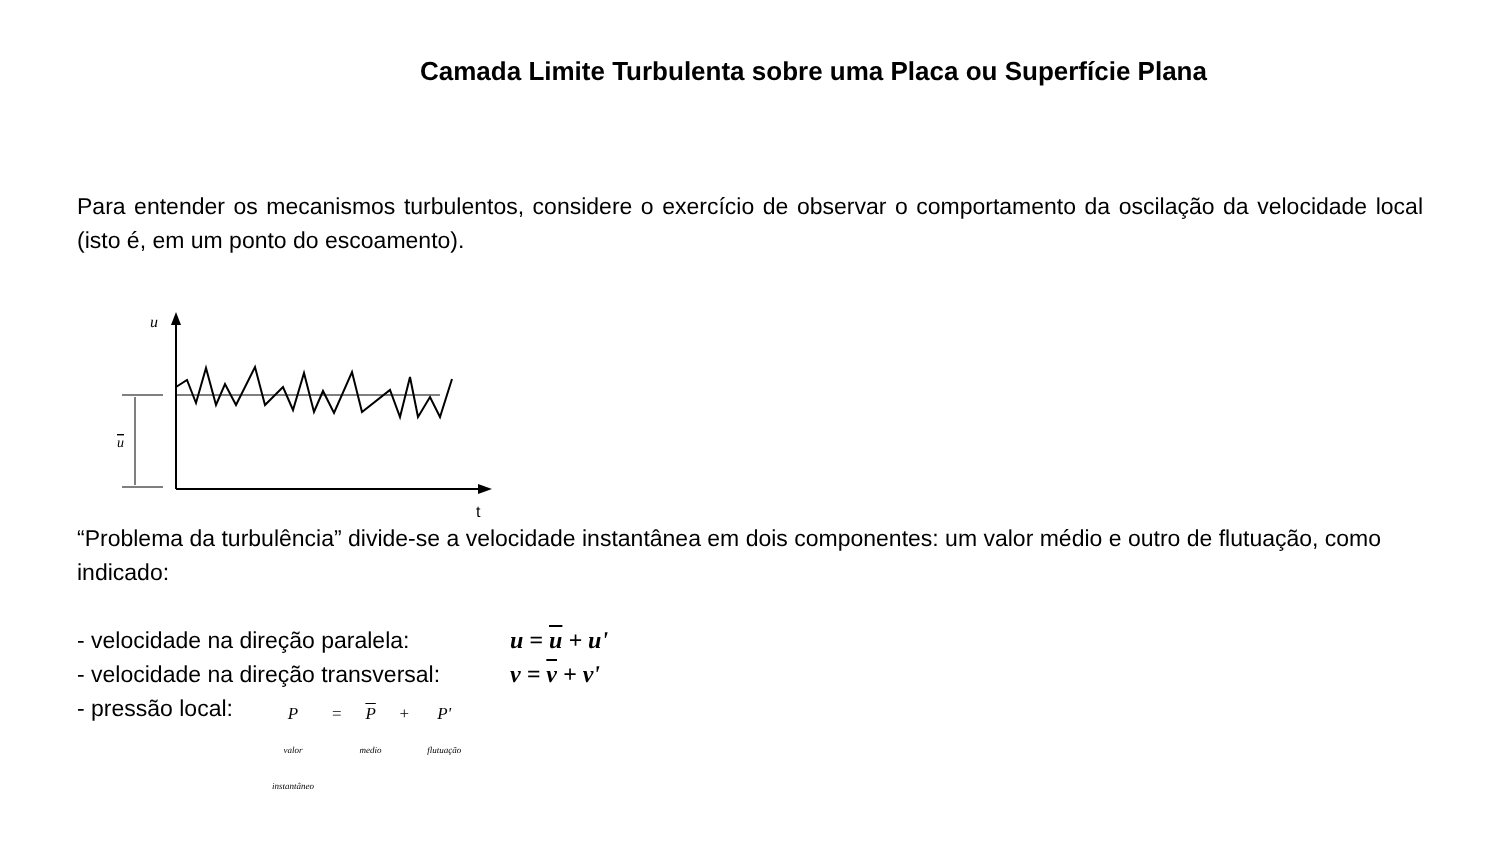Camada Limite Turbulenta sobre uma Placa ou Superfície Plana
Para entender os mecanismos turbulentos, considere o exercício de observar o comportamento da oscilação da velocidade local (isto é, em um ponto do escoamento).
u
t
u
“Problema da turbulência” divide-se a velocidade instantânea em dois componentes: um valor médio e outro de flutuação, como indicado:
- velocidade na direção paralela: u = u + u'
- velocidade na direção transversal: v = v + v'
- pressão local: P
valor
instantâneo = P
medio + P'
flutuação